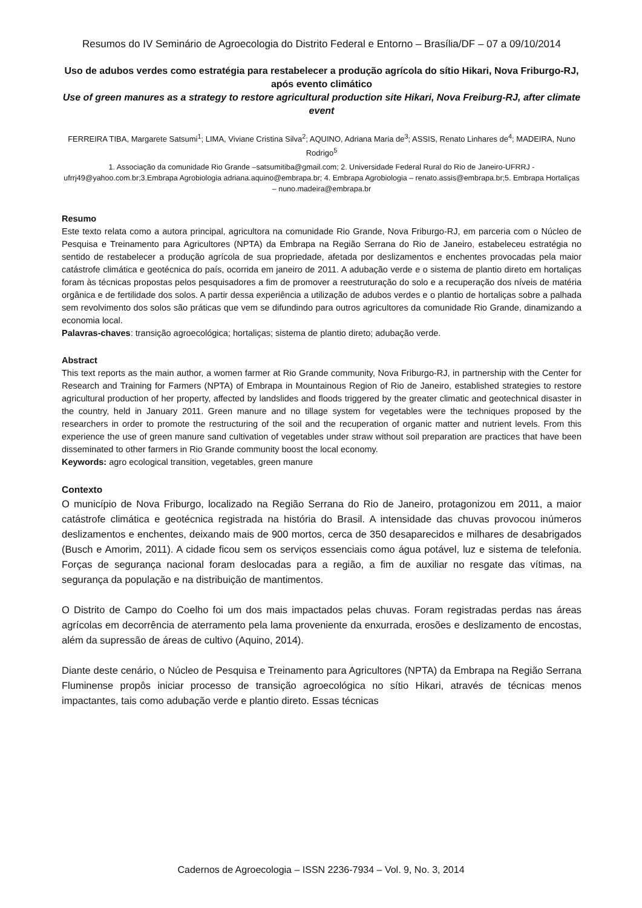Resumos do IV Seminário de Agroecologia do Distrito Federal e Entorno – Brasília/DF – 07 a 09/10/2014
Uso de adubos verdes como estratégia para restabelecer a produção agrícola do sítio Hikari, Nova Friburgo-RJ, após evento climático
Use of green manures as a strategy to restore agricultural production site Hikari, Nova Freiburg-RJ, after climate event
FERREIRA TIBA, Margarete Satsumi<sup>1</sup>; LIMA, Viviane Cristina Silva<sup>2</sup>; AQUINO, Adriana Maria de<sup>3</sup>; ASSIS, Renato Linhares de<sup>4</sup>; MADEIRA, Nuno Rodrigo<sup>5</sup>
1. Associação da comunidade Rio Grande –satsumitiba@gmail.com; 2. Universidade Federal Rural do Rio de Janeiro-UFRRJ - ufrrj49@yahoo.com.br;3.Embrapa Agrobiologia adriana.aquino@embrapa.br; 4. Embrapa Agrobiologia – renato.assis@embrapa.br;5. Embrapa Hortaliças – nuno.madeira@embrapa.br
Resumo
Este texto relata como a autora principal, agricultora na comunidade Rio Grande, Nova Friburgo-RJ, em parceria com o Núcleo de Pesquisa e Treinamento para Agricultores (NPTA) da Embrapa na Região Serrana do Rio de Janeiro, estabeleceu estratégia no sentido de restabelecer a produção agrícola de sua propriedade, afetada por deslizamentos e enchentes provocadas pela maior catástrofe climática e geotécnica do país, ocorrida em janeiro de 2011. A adubação verde e o sistema de plantio direto em hortaliças foram às técnicas propostas pelos pesquisadores a fim de promover a reestruturação do solo e a recuperação dos níveis de matéria orgânica e de fertilidade dos solos. A partir dessa experiência a utilização de adubos verdes e o plantio de hortaliças sobre a palhada sem revolvimento dos solos são práticas que vem se difundindo para outros agricultores da comunidade Rio Grande, dinamizando a economia local.
Palavras-chaves: transição agroecológica; hortaliças; sistema de plantio direto; adubação verde.
Abstract
This text reports as the main author, a women farmer at Rio Grande community, Nova Friburgo-RJ, in partnership with the Center for Research and Training for Farmers (NPTA) of Embrapa in Mountainous Region of Rio de Janeiro, established strategies to restore agricultural production of her property, affected by landslides and floods triggered by the greater climatic and geotechnical disaster in the country, held in January 2011. Green manure and no tillage system for vegetables were the techniques proposed by the researchers in order to promote the restructuring of the soil and the recuperation of organic matter and nutrient levels. From this experience the use of green manure sand cultivation of vegetables under straw without soil preparation are practices that have been disseminated to other farmers in Rio Grande community boost the local economy.
Keywords: agro ecological transition, vegetables, green manure
Contexto
O município de Nova Friburgo, localizado na Região Serrana do Rio de Janeiro, protagonizou em 2011, a maior catástrofe climática e geotécnica registrada na história do Brasil. A intensidade das chuvas provocou inúmeros deslizamentos e enchentes, deixando mais de 900 mortos, cerca de 350 desaparecidos e milhares de desabrigados (Busch e Amorim, 2011). A cidade ficou sem os serviços essenciais como água potável, luz e sistema de telefonia. Forças de segurança nacional foram deslocadas para a região, a fim de auxiliar no resgate das vítimas, na segurança da população e na distribuição de mantimentos.
O Distrito de Campo do Coelho foi um dos mais impactados pelas chuvas. Foram registradas perdas nas áreas agrícolas em decorrência de aterramento pela lama proveniente da enxurrada, erosões e deslizamento de encostas, além da supressão de áreas de cultivo (Aquino, 2014).
Diante deste cenário, o Núcleo de Pesquisa e Treinamento para Agricultores (NPTA) da Embrapa na Região Serrana Fluminense propôs iniciar processo de transição agroecológica no sítio Hikari, através de técnicas menos impactantes, tais como adubação verde e plantio direto. Essas técnicas
Cadernos de Agroecologia – ISSN 2236-7934 – Vol. 9, No. 3, 2014